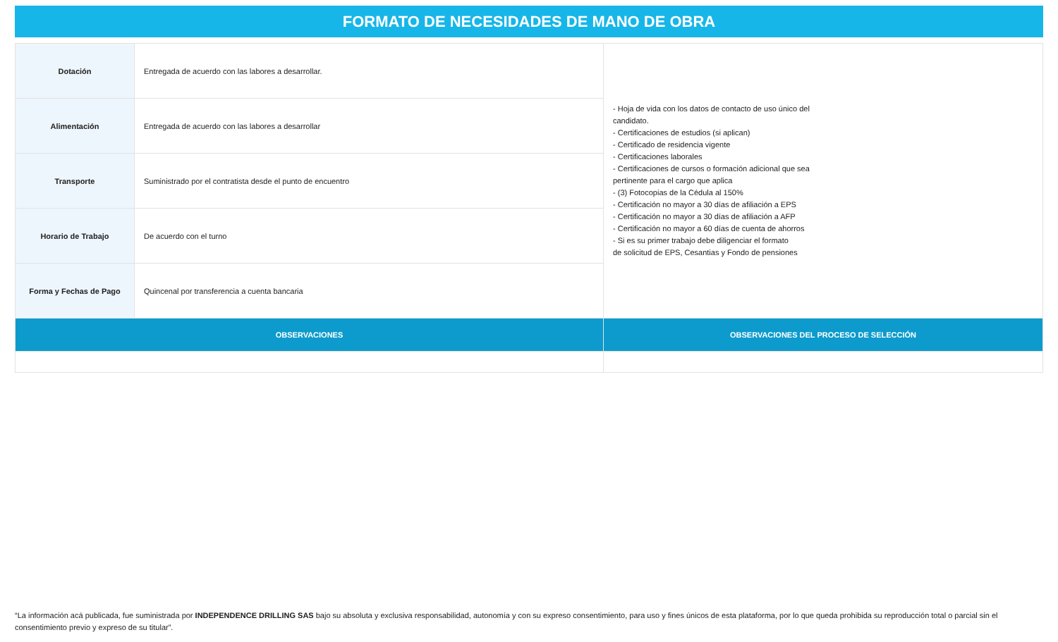FORMATO DE NECESIDADES DE MANO DE OBRA
| Dotación | Entregada de acuerdo con las labores a desarrollar. | - Hoja de vida con los datos de contacto de uso único del candidato. - Certificaciones de estudios (si aplican) - Certificado de residencia vigente - Certificaciones laborales - Certificaciones de cursos o formación adicional que sea pertinente para el cargo que aplica - (3) Fotocopias de la Cédula al 150% - Certificación no mayor a 30 días de afiliación a EPS - Certificación no mayor a 30 días de afiliación a AFP - Certificación no mayor a 60 días de cuenta de ahorros - Si es su primer trabajo debe diligenciar el formato de solicitud de EPS, Cesantias y Fondo de pensiones |
| Alimentación | Entregada de acuerdo con las labores a desarrollar | |
| Transporte | Suministrado por el contratista desde el punto de encuentro | |
| Horario de Trabajo | De acuerdo con el turno | |
| Forma y Fechas de Pago | Quincenal por transferencia a cuenta bancaria | |
| OBSERVACIONES | | OBSERVACIONES DEL PROCESO DE SELECCIÓN |
“La información acá publicada, fue suministrada por INDEPENDENCE DRILLING SAS bajo su absoluta y exclusiva responsabilidad, autonomía y con su expreso consentimiento, para uso y fines únicos de esta plataforma, por lo que queda prohibida su reproducción total o parcial sin el consentimiento previo y expreso de su titular”.